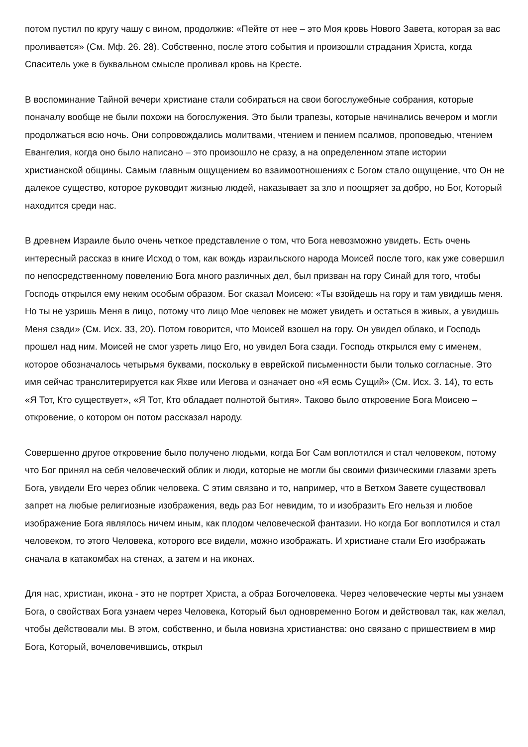потом пустил по кругу чашу с вином, продолжив: «Пейте от нее – это Моя кровь Нового Завета, которая за вас проливается» (См. Мф. 26. 28). Собственно, после этого события и произошли страдания Христа, когда Спаситель уже в буквальном смысле проливал кровь на Кресте.
В воспоминание Тайной вечери христиане стали собираться на свои богослужебные собрания, которые поначалу вообще не были похожи на богослужения. Это были трапезы, которые начинались вечером и могли продолжаться всю ночь. Они сопровождались молитвами, чтением и пением псалмов, проповедью, чтением Евангелия, когда оно было написано – это произошло не сразу, а на определенном этапе истории христианской общины. Самым главным ощущением во взаимоотношениях с Богом стало ощущение, что Он не далекое существо, которое руководит жизнью людей, наказывает за зло и поощряет за добро, но Бог, Который находится среди нас.
В древнем Израиле было очень четкое представление о том, что Бога невозможно увидеть. Есть очень интересный рассказ в книге Исход о том, как вождь израильского народа Моисей после того, как уже совершил по непосредственному повелению Бога много различных дел, был призван на гору Синай для того, чтобы Господь открылся ему неким особым образом. Бог сказал Моисею: «Ты взойдешь на гору и там увидишь меня. Но ты не узришь Меня в лицо, потому что лицо Мое человек не может увидеть и остаться в живых, а увидишь Меня сзади» (См. Исх. 33, 20). Потом говорится, что Моисей взошел на гору. Он увидел облако, и Господь прошел над ним. Моисей не смог узреть лицо Его, но увидел Бога сзади. Господь открылся ему с именем, которое обозначалось четырьмя буквами, поскольку в еврейской письменности были только согласные. Это имя сейчас транслитерируется как Яхве или Иегова и означает оно «Я есмь Сущий» (См. Исх. 3. 14), то есть «Я Тот, Кто существует», «Я Тот, Кто обладает полнотой бытия». Таково было откровение Бога Моисею – откровение, о котором он потом рассказал народу.
Совершенно другое откровение было получено людьми, когда Бог Сам воплотился и стал человеком, потому что Бог принял на себя человеческий облик и люди, которые не могли бы своими физическими глазами зреть Бога, увидели Его через облик человека. С этим связано и то, например, что в Ветхом Завете существовал запрет на любые религиозные изображения, ведь раз Бог невидим, то и изобразить Его нельзя и любое изображение Бога являлось ничем иным, как плодом человеческой фантазии. Но когда Бог воплотился и стал человеком, то этого Человека, которого все видели, можно изображать. И христиане стали Его изображать сначала в катакомбах на стенах, а затем и на иконах.
Для нас, христиан, икона - это не портрет Христа, а образ Богочеловека. Через человеческие черты мы узнаем Бога, о свойствах Бога узнаем через Человека, Который был одновременно Богом и действовал так, как желал, чтобы действовали мы. В этом, собственно, и была новизна христианства: оно связано с пришествием в мир Бога, Который, вочеловечившись, открыл